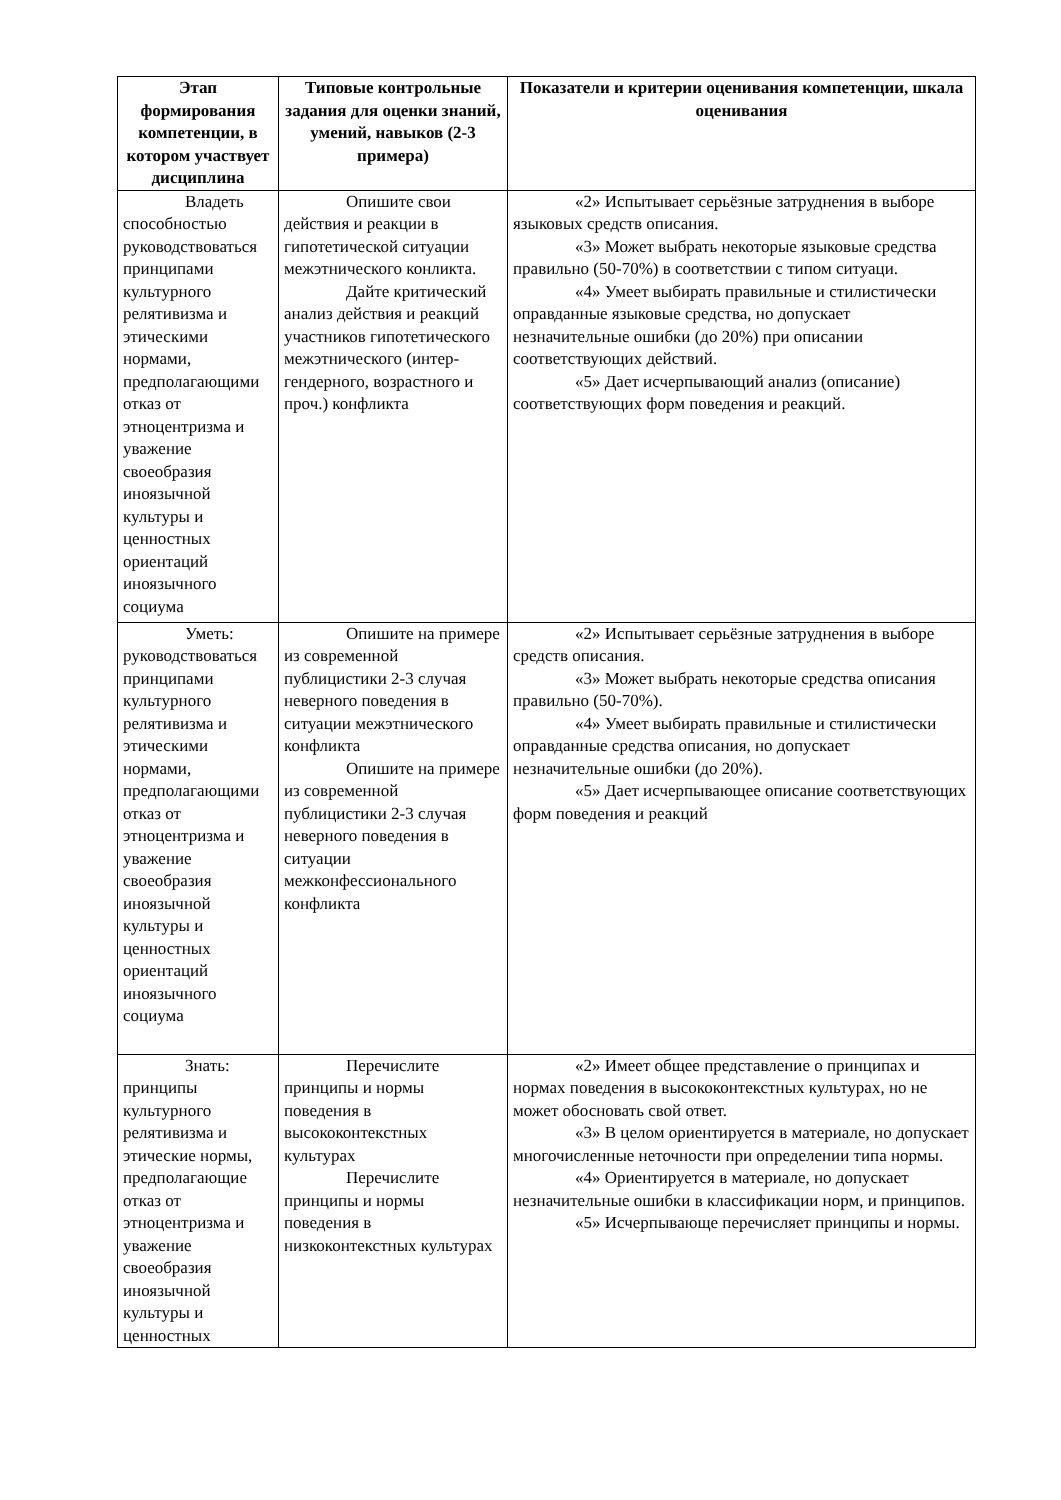| Этап формирования компетенции, в котором участвует дисциплина | Типовые контрольные задания для оценки знаний, умений, навыков (2-3 примера) | Показатели и критерии оценивания компетенции, шкала оценивания |
| --- | --- | --- |
| Владеть способностью руководствоваться принципами культурного релятивизма и этическими нормами, предполагающими отказ от этноцентризма и уважение своеобразия иноязычной культуры и ценностных ориентаций иноязычного социума | Опишите свои действия и реакции в гипотетической ситуации межэтнического конликта. Дайте критический анализ действия и реакций участников гипотетического межэтнического (интер-гендерного, возрастного и проч.) конфликта | «2» Испытывает серьёзные затруднения в выборе языковых средств описания. «3» Может выбрать некоторые языковые средства правильно (50-70%) в соответствии с типом ситуаци. «4» Умеет выбирать правильные и стилистически оправданные языковые средства, но допускает незначительные ошибки (до 20%) при описании соответствующих действий. «5» Дает исчерпывающий анализ (описание) соответствующих форм поведения и реакций. |
| Уметь: руководствоваться принципами культурного релятивизма и этическими нормами, предполагающими отказ от этноцентризма и уважение своеобразия иноязычной культуры и ценностных ориентаций иноязычного социума | Опишите на примере из современной публицистики 2-3 случая неверного поведения в ситуации межэтнического конфликта Опишите на примере из современной публицистики 2-3 случая неверного поведения в ситуации межконфессионального конфликта | «2» Испытывает серьёзные затруднения в выборе средств описания. «3» Может выбрать некоторые средства описания правильно (50-70%). «4» Умеет выбирать правильные и стилистически оправданные средства описания, но допускает незначительные ошибки (до 20%). «5» Дает исчерпывающее описание соответствующих форм поведения и реакций |
| Знать: принципы культурного релятивизма и этические нормы, предполагающие отказ от этноцентризма и уважение своеобразия иноязычной культуры и ценностных | Перечислите принципы и нормы поведения в высококонтекстных культурах Перечислите принципы и нормы поведения в низкоконтекстных культурах | «2» Имеет общее представление о принципах и нормах поведения в высококонтекстных культурах, но не может обосновать свой ответ. «3» В целом ориентируется в материале, но допускает многочисленные неточности при определении типа нормы. «4» Ориентируется в материале, но допускает незначительные ошибки в классификации норм, и принципов. «5» Исчерпывающе перечисляет принципы и нормы. |